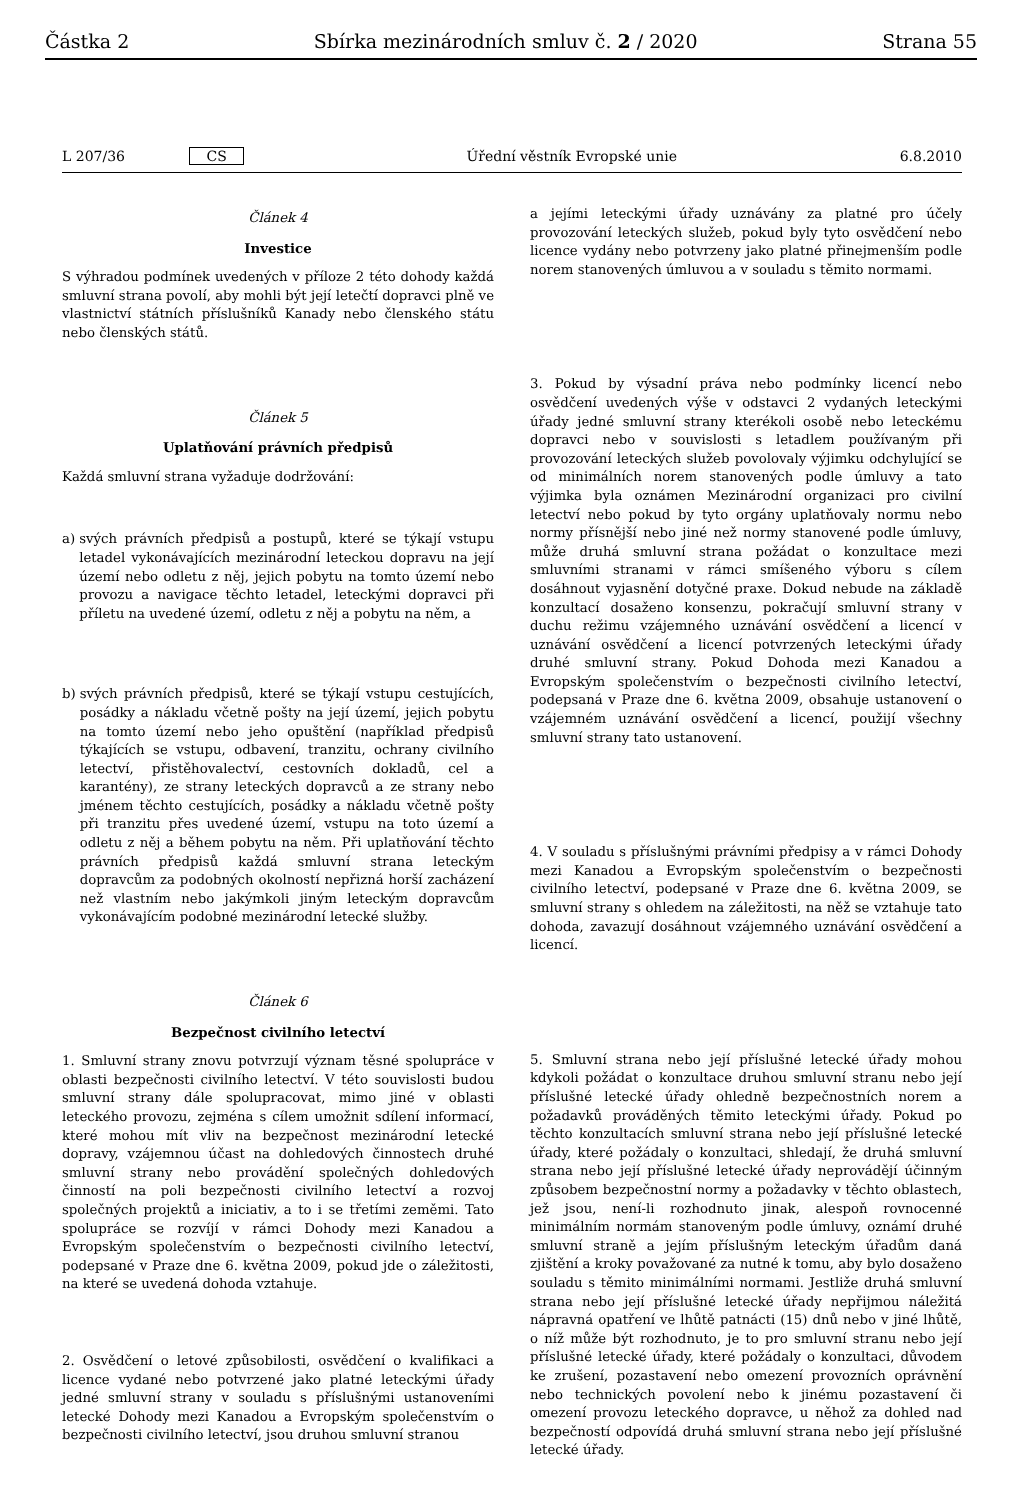Částka 2 Sbírka mezinárodních smluv č. 2 / 2020 Strana 55
L 207/36 CS Úřední věstník Evropské unie 6.8.2010
Článek 4
Investice
S výhradou podmínek uvedených v příloze 2 této dohody každá smluvní strana povolí, aby mohli být její letečtí dopravci plně ve vlastnictví státních příslušníků Kanady nebo členského státu nebo členských států.
Článek 5
Uplatňování právních předpisů
Každá smluvní strana vyžaduje dodržování:
a) svých právních předpisů a postupů, které se týkají vstupu letadel vykonávajících mezinárodní leteckou dopravu na její území nebo odletu z něj, jejich pobytu na tomto území nebo provozu a navigace těchto letadel, leteckými dopravci při příletu na uvedené území, odletu z něj a pobytu na něm, a
b) svých právních předpisů, které se týkají vstupu cestujících, posádky a nákladu včetně pošty na její území, jejich pobytu na tomto území nebo jeho opuštění (například předpisů týkajících se vstupu, odbavení, tranzitu, ochrany civilního letectví, přistěhovalectví, cestovních dokladů, cel a karantény), ze strany leteckých dopravců a ze strany nebo jménem těchto cestujících, posádky a nákladu včetně pošty při tranzitu přes uvedené území, vstupu na toto území a odletu z něj a během pobytu na něm. Při uplatňování těchto právních předpisů každá smluvní strana leteckým dopravcům za podobných okolností nepřizná horší zacházení než vlastním nebo jakýmkoli jiným leteckým dopravcům vykonávajícím podobné mezinárodní letecké služby.
Článek 6
Bezpečnost civilního letectví
1. Smluvní strany znovu potvrzují význam těsné spolupráce v oblasti bezpečnosti civilního letectví. V této souvislosti budou smluvní strany dále spolupracovat, mimo jiné v oblasti leteckého provozu, zejména s cílem umožnit sdílení informací, které mohou mít vliv na bezpečnost mezinárodní letecké dopravy, vzájemnou účast na dohledových činnostech druhé smluvní strany nebo provádění společných dohledových činností na poli bezpečnosti civilního letectví a rozvoj společných projektů a iniciativ, a to i se třetími zeměmi. Tato spolupráce se rozvíjí v rámci Dohody mezi Kanadou a Evropským společenstvím o bezpečnosti civilního letectví, podepsané v Praze dne 6. května 2009, pokud jde o záležitosti, na které se uvedená dohoda vztahuje.
2. Osvědčení o letové způsobilosti, osvědčení o kvalifikaci a licence vydané nebo potvrzené jako platné leteckými úřady jedné smluvní strany v souladu s příslušnými ustanoveními letecké Dohody mezi Kanadou a Evropským společenstvím o bezpečnosti civilního letectví, jsou druhou smluvní stranou
a jejími leteckými úřady uznávány za platné pro účely provozování leteckých služeb, pokud byly tyto osvědčení nebo licence vydány nebo potvrzeny jako platné přinejmenším podle norem stanovených úmluvou a v souladu s těmito normami.
3. Pokud by výsadní práva nebo podmínky licencí nebo osvědčení uvedených výše v odstavci 2 vydaných leteckými úřady jedné smluvní strany kterékoli osobě nebo leteckému dopravci nebo v souvislosti s letadlem používaným při provozování leteckých služeb povolovaly výjimku odchylující se od minimálních norem stanovených podle úmluvy a tato výjimka byla oznámen Mezinárodní organizaci pro civilní letectví nebo pokud by tyto orgány uplatňovaly normu nebo normy přísnější nebo jiné než normy stanovené podle úmluvy, může druhá smluvní strana požádat o konzultace mezi smluvními stranami v rámci smíšeného výboru s cílem dosáhnout vyjasnění dotyčné praxe. Dokud nebude na základě konzultací dosaženo konsenzu, pokračují smluvní strany v duchu režimu vzájemného uznávání osvědčení a licencí v uznávání osvědčení a licencí potvrzených leteckými úřady druhé smluvní strany. Pokud Dohoda mezi Kanadou a Evropským společenstvím o bezpečnosti civilního letectví, podepsaná v Praze dne 6. května 2009, obsahuje ustanovení o vzájemném uznávání osvědčení a licencí, použijí všechny smluvní strany tato ustanovení.
4. V souladu s příslušnými právními předpisy a v rámci Dohody mezi Kanadou a Evropským společenstvím o bezpečnosti civilního letectví, podepsané v Praze dne 6. května 2009, se smluvní strany s ohledem na záležitosti, na něž se vztahuje tato dohoda, zavazují dosáhnout vzájemného uznávání osvědčení a licencí.
5. Smluvní strana nebo její příslušné letecké úřady mohou kdykoli požádat o konzultace druhou smluvní stranu nebo její příslušné letecké úřady ohledně bezpečnostních norem a požadavků prováděných těmito leteckými úřady. Pokud po těchto konzultacích smluvní strana nebo její příslušné letecké úřady, které požádaly o konzultaci, shledají, že druhá smluvní strana nebo její příslušné letecké úřady neprovádějí účinným způsobem bezpečnostní normy a požadavky v těchto oblastech, jež jsou, není-li rozhodnuto jinak, alespoň rovnocenné minimálním normám stanoveným podle úmluvy, oznámí druhé smluvní straně a jejím příslušným leteckým úřadům daná zjištění a kroky považované za nutné k tomu, aby bylo dosaženo souladu s těmito minimálními normami. Jestliže druhá smluvní strana nebo její příslušné letecké úřady nepřijmou náležitá nápravná opatření ve lhůtě patnácti (15) dnů nebo v jiné lhůtě, o níž může být rozhodnuto, je to pro smluvní stranu nebo její příslušné letecké úřady, které požádaly o konzultaci, důvodem ke zrušení, pozastavení nebo omezení provozních oprávnění nebo technických povolení nebo k jinému pozastavení či omezení provozu leteckého dopravce, u něhož za dohled nad bezpečností odpovídá druhá smluvní strana nebo její příslušné letecké úřady.